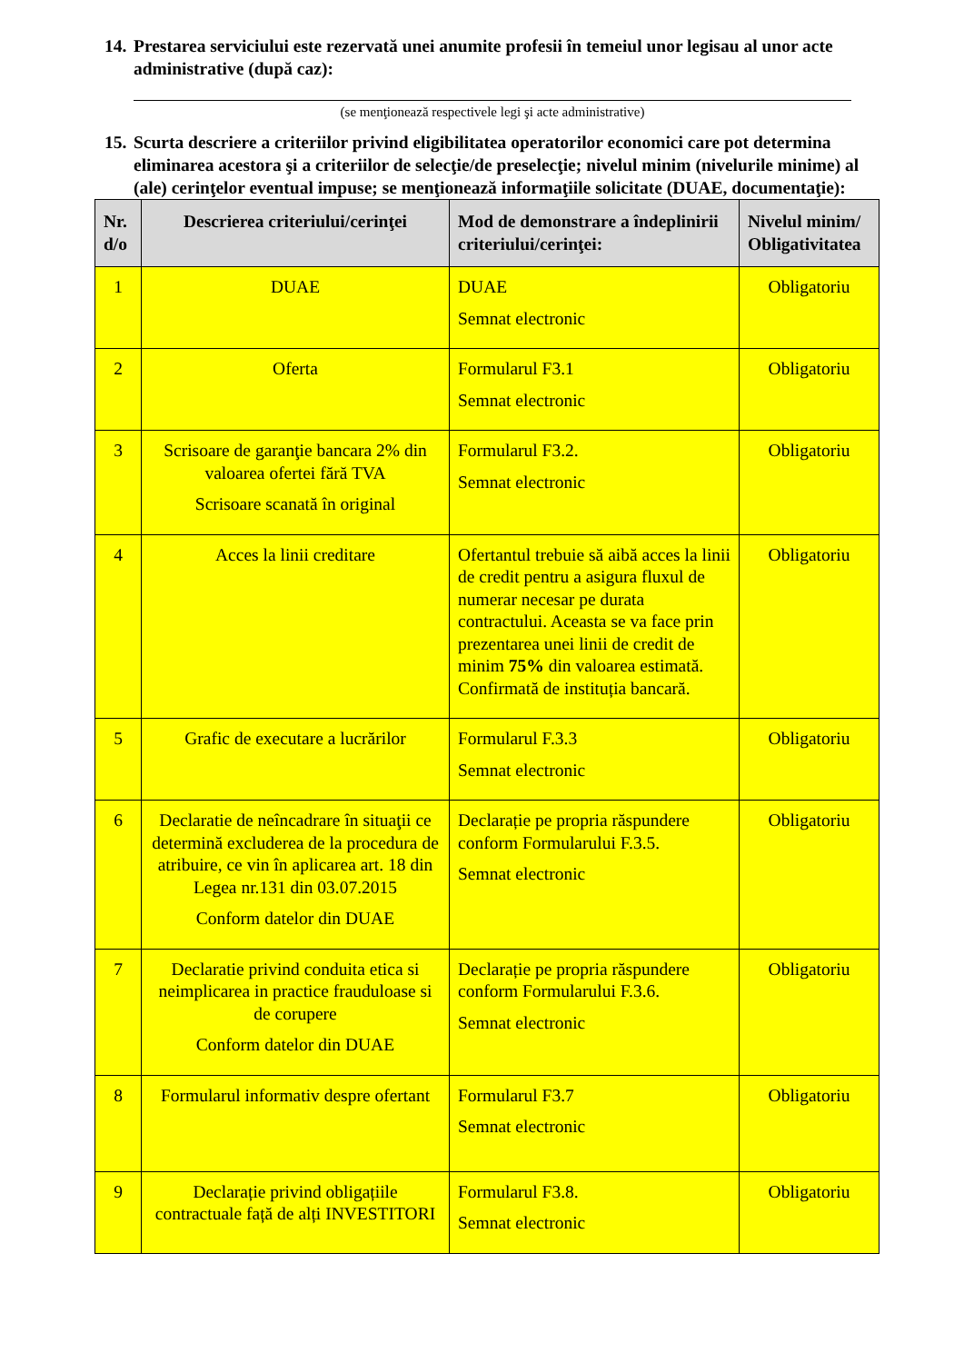14. Prestarea serviciului este rezervată unei anumite profesii în temeiul unor legisau al unor acte administrative (după caz):
(se menţionează respectivele legi şi acte administrative)
15. Scurta descriere a criteriilor privind eligibilitatea operatorilor economici care pot determina eliminarea acestora şi a criteriilor de selecţie/de preselecţie; nivelul minim (nivelurile minime) al (ale) cerinţelor eventual impuse; se menţionează informaţiile solicitate (DUAE, documentaţie):
| Nr. d/o | Descrierea criteriului/cerinţei | Mod de demonstrare a îndeplinirii criteriului/cerinţei: | Nivelul minim/ Obligativitatea |
| --- | --- | --- | --- |
| 1 | DUAE | DUAE Semnat electronic | Obligatoriu |
| 2 | Oferta | Formularul F3.1 Semnat electronic | Obligatoriu |
| 3 | Scrisoare de garanţie bancara 2% din valoarea ofertei fără TVA Scrisoare scanată în original | Formularul F3.2. Semnat electronic | Obligatoriu |
| 4 | Acces la linii creditare | Ofertantul trebuie să aibă acces la linii de credit pentru a asigura fluxul de numerar necesar pe durata contractului. Aceasta se va face prin prezentarea unei linii de credit de minim 75% din valoarea estimată. Confirmată de instituția bancară. | Obligatoriu |
| 5 | Grafic de executare a lucrărilor | Formularul F.3.3 Semnat electronic | Obligatoriu |
| 6 | Declaratie de neîncadrare în situaţii ce determină excluderea de la procedura de atribuire, ce vin în aplicarea art. 18 din Legea nr.131 din 03.07.2015 Conform datelor din DUAE | Declarație pe propria răspundere conform Formularului F.3.5. Semnat electronic | Obligatoriu |
| 7 | Declaratie privind conduita etica si neimplicarea in practice frauduloase si de corupere Conform datelor din DUAE | Declarație pe propria răspundere conform Formularului F.3.6. Semnat electronic | Obligatoriu |
| 8 | Formularul informativ despre ofertant | Formularul F3.7 Semnat electronic | Obligatoriu |
| 9 | Declarație privind obligațiile contractuale față de alți INVESTITORI | Formularul F3.8. Semnat electronic | Obligatoriu |